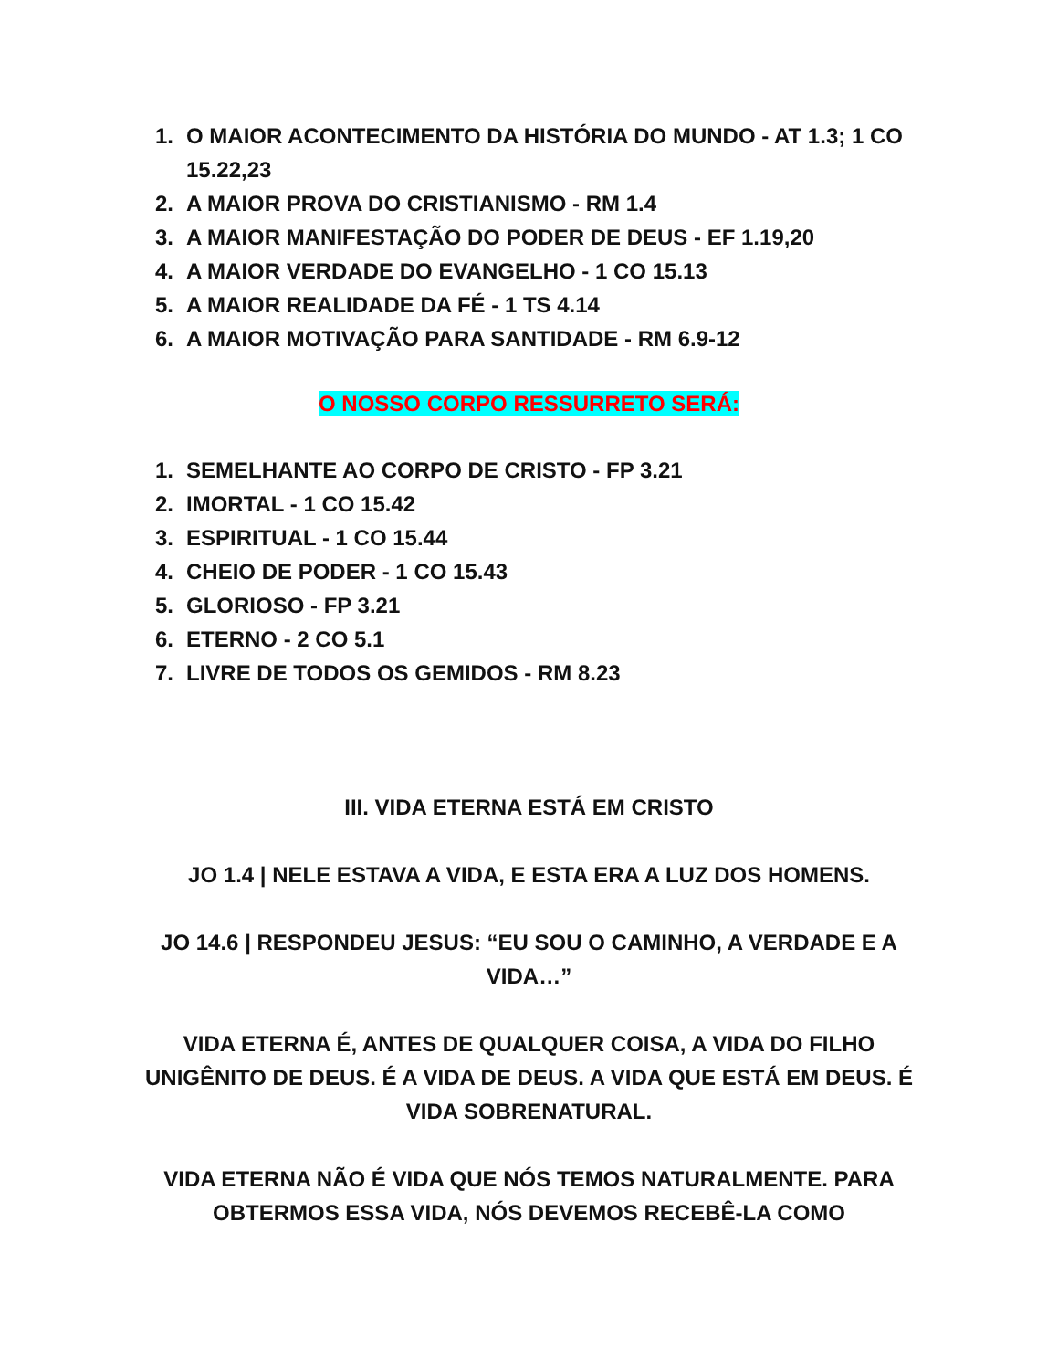1. O MAIOR ACONTECIMENTO DA HISTÓRIA DO MUNDO - AT 1.3; 1 CO 15.22,23
2. A MAIOR PROVA DO CRISTIANISMO - RM 1.4
3. A MAIOR MANIFESTAÇÃO DO PODER DE DEUS - EF 1.19,20
4. A MAIOR VERDADE DO EVANGELHO - 1 CO 15.13
5. A MAIOR REALIDADE DA FÉ - 1 TS 4.14
6. A MAIOR MOTIVAÇÃO PARA SANTIDADE - RM 6.9-12
O NOSSO CORPO RESSURRETO SERÁ:
1. SEMELHANTE AO CORPO DE CRISTO - FP 3.21
2. IMORTAL - 1 CO 15.42
3. ESPIRITUAL - 1 CO 15.44
4. CHEIO DE PODER - 1 CO 15.43
5. GLORIOSO - FP 3.21
6. ETERNO - 2 CO 5.1
7. LIVRE DE TODOS OS GEMIDOS - RM 8.23
III. VIDA ETERNA ESTÁ EM CRISTO
JO 1.4 | NELE ESTAVA A VIDA, E ESTA ERA A LUZ DOS HOMENS.
JO 14.6 | RESPONDEU JESUS: “EU SOU O CAMINHO, A VERDADE E A VIDA…”
VIDA ETERNA É, ANTES DE QUALQUER COISA, A VIDA DO FILHO UNIGÊNITO DE DEUS. É A VIDA DE DEUS. A VIDA QUE ESTÁ EM DEUS. É VIDA SOBRENATURAL.
VIDA ETERNA NÃO É VIDA QUE NÓS TEMOS NATURALMENTE. PARA OBTERMOS ESSA VIDA, NÓS DEVEMOS RECEBÊ-LA COMO